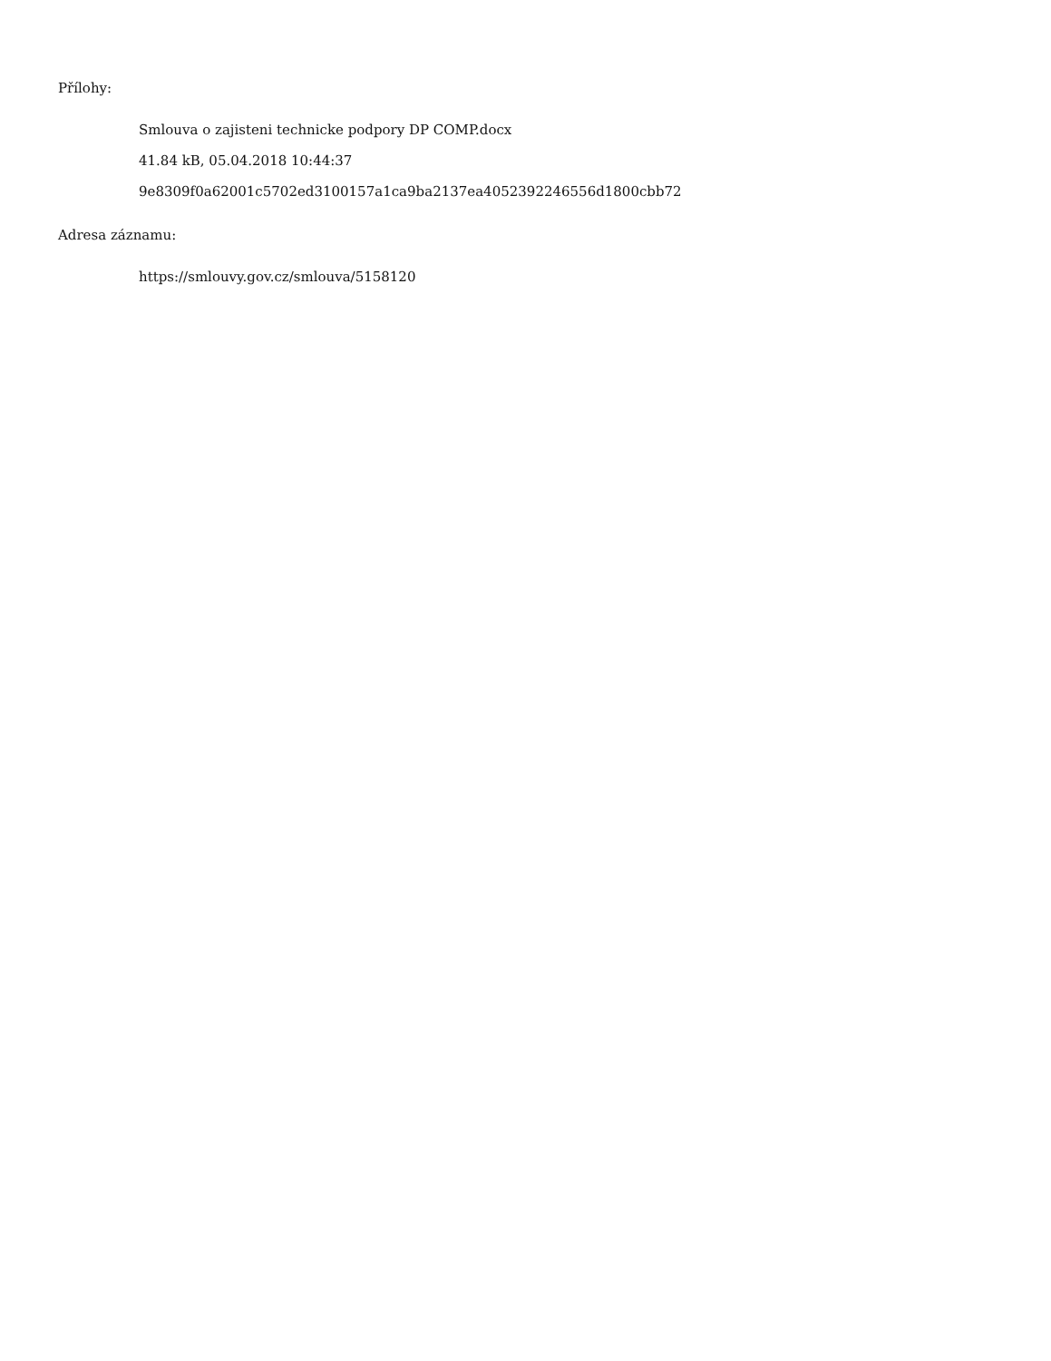Přílohy:
Smlouva o zajisteni technicke podpory DP COMP.docx
41.84 kB, 05.04.2018 10:44:37
9e8309f0a62001c5702ed3100157a1ca9ba2137ea4052392246556d1800cbb72
Adresa záznamu:
https://smlouvy.gov.cz/smlouva/5158120